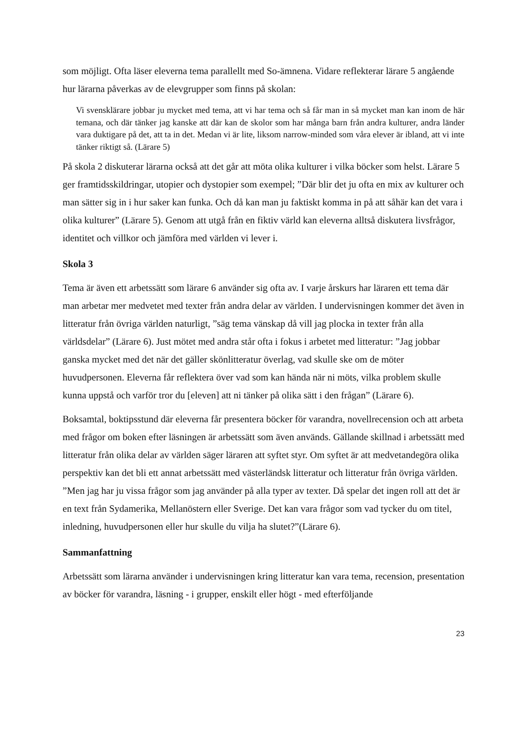som möjligt. Ofta läser eleverna tema parallellt med So-ämnena. Vidare reflekterar lärare 5 angående hur lärarna påverkas av de elevgrupper som finns på skolan:
Vi svensklärare jobbar ju mycket med tema, att vi har tema och så får man in så mycket man kan inom de här temana, och där tänker jag kanske att där kan de skolor som har många barn från andra kulturer, andra länder vara duktigare på det, att ta in det. Medan vi är lite, liksom narrow-minded som våra elever är ibland, att vi inte tänker riktigt så. (Lärare 5)
På skola 2 diskuterar lärarna också att det går att möta olika kulturer i vilka böcker som helst. Lärare 5 ger framtidsskildringar, utopier och dystopier som exempel; ”Där blir det ju ofta en mix av kulturer och man sätter sig in i hur saker kan funka. Och då kan man ju faktiskt komma in på att såhär kan det vara i olika kulturer” (Lärare 5). Genom att utgå från en fiktiv värld kan eleverna alltså diskutera livsfrågor, identitet och villkor och jämföra med världen vi lever i.
Skola 3
Tema är även ett arbetssätt som lärare 6 använder sig ofta av. I varje årskurs har läraren ett tema där man arbetar mer medvetet med texter från andra delar av världen. I undervisningen kommer det även in litteratur från övriga världen naturligt, ”säg tema vänskap då vill jag plocka in texter från alla världsdelar” (Lärare 6). Just mötet med andra står ofta i fokus i arbetet med litteratur: ”Jag jobbar ganska mycket med det när det gäller skönlitteratur överlag, vad skulle ske om de möter huvudpersonen. Eleverna får reflektera över vad som kan hända när ni möts, vilka problem skulle kunna uppstå och varför tror du [eleven] att ni tänker på olika sätt i den frågan” (Lärare 6).
Boksamtal, boktipsstund där eleverna får presentera böcker för varandra, novellrecension och att arbeta med frågor om boken efter läsningen är arbetssätt som även används. Gällande skillnad i arbetssätt med litteratur från olika delar av världen säger läraren att syftet styr. Om syftet är att medvetandegöra olika perspektiv kan det bli ett annat arbetssätt med västerländsk litteratur och litteratur från övriga världen. ”Men jag har ju vissa frågor som jag använder på alla typer av texter. Då spelar det ingen roll att det är en text från Sydamerika, Mellanöstern eller Sverige. Det kan vara frågor som vad tycker du om titel, inledning, huvudpersonen eller hur skulle du vilja ha slutet?”(Lärare 6).
Sammanfattning
Arbetssätt som lärarna använder i undervisningen kring litteratur kan vara tema, recension, presentation av böcker för varandra, läsning - i grupper, enskilt eller högt - med efterföljande
23